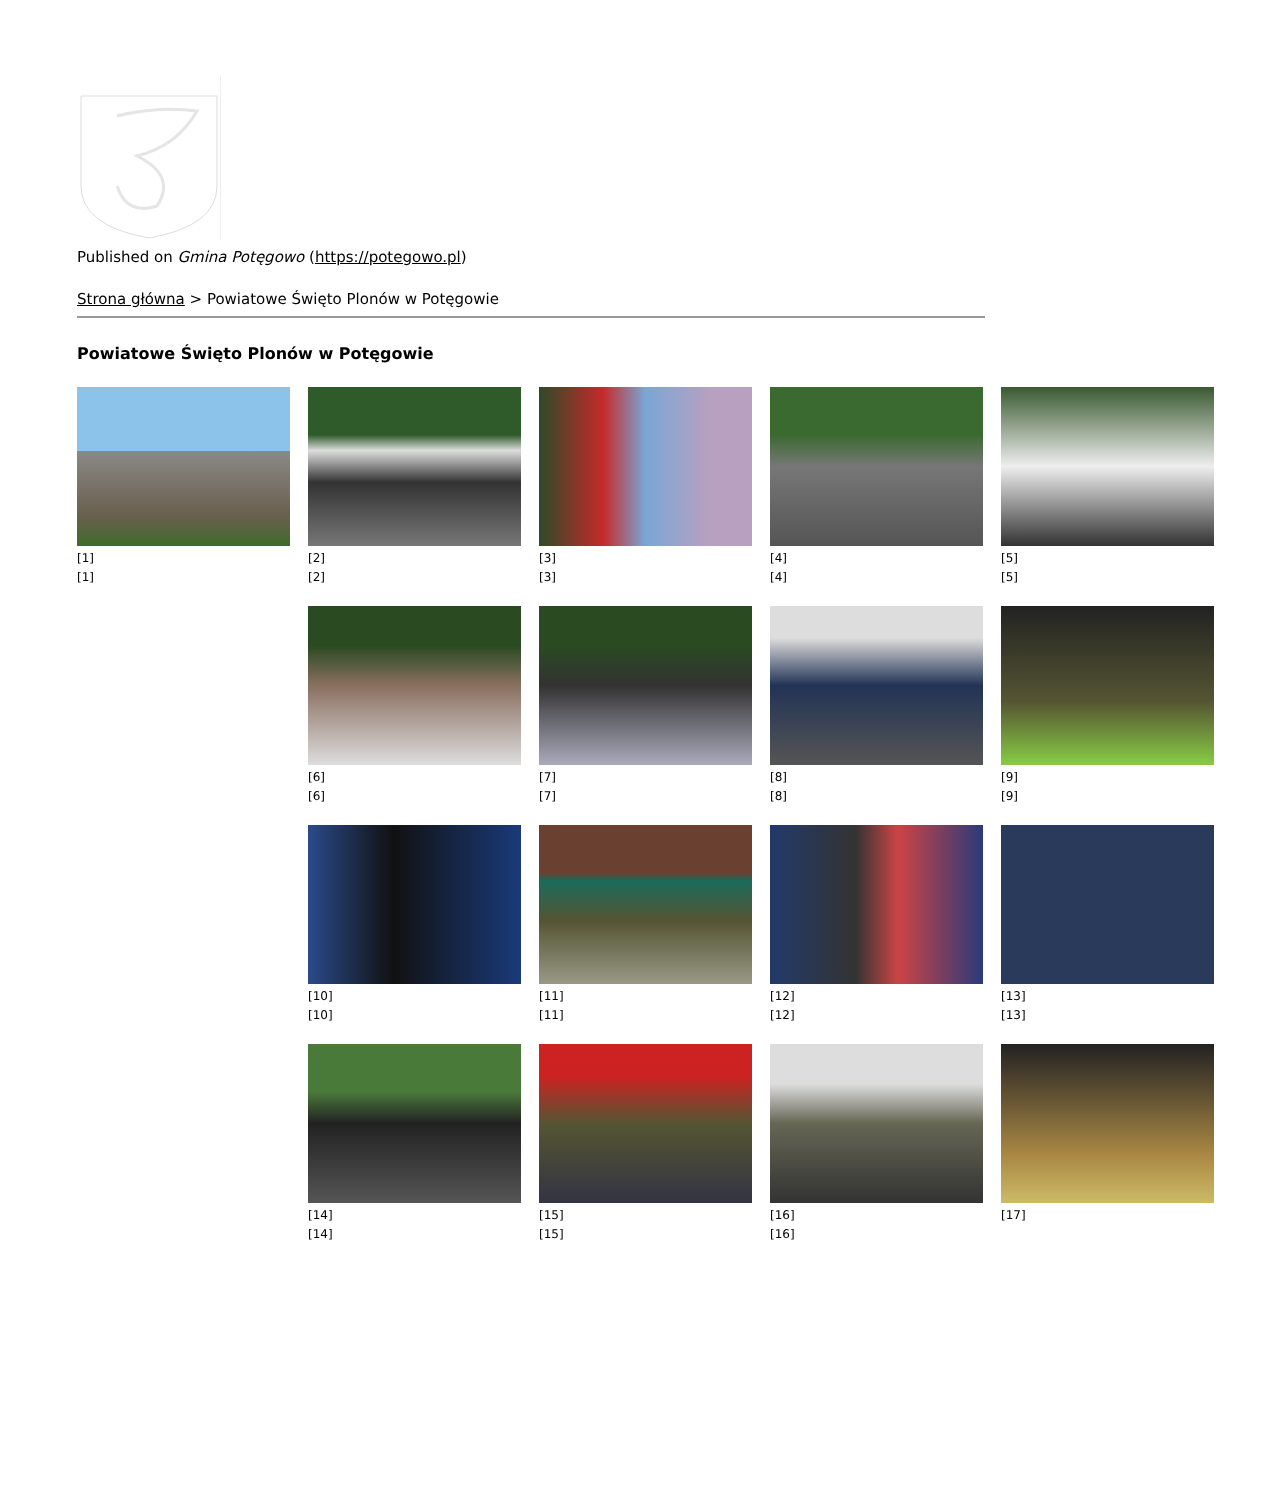Published on Gmina Potęgowo (https://potegowo.pl)
Strona główna > Powiatowe Święto Plonów w Potęgowie
Powiatowe Święto Plonów w Potęgowie
[1]
[1]
[2]
[2]
[3]
[3]
[4]
[4]
[5]
[5]
[6]
[6]
[7]
[7]
[8]
[8]
[9]
[9]
[10]
[10]
[11]
[11]
[12]
[12]
[13]
[13]
[14]
[14]
[15]
[15]
[16]
[16]
[17]